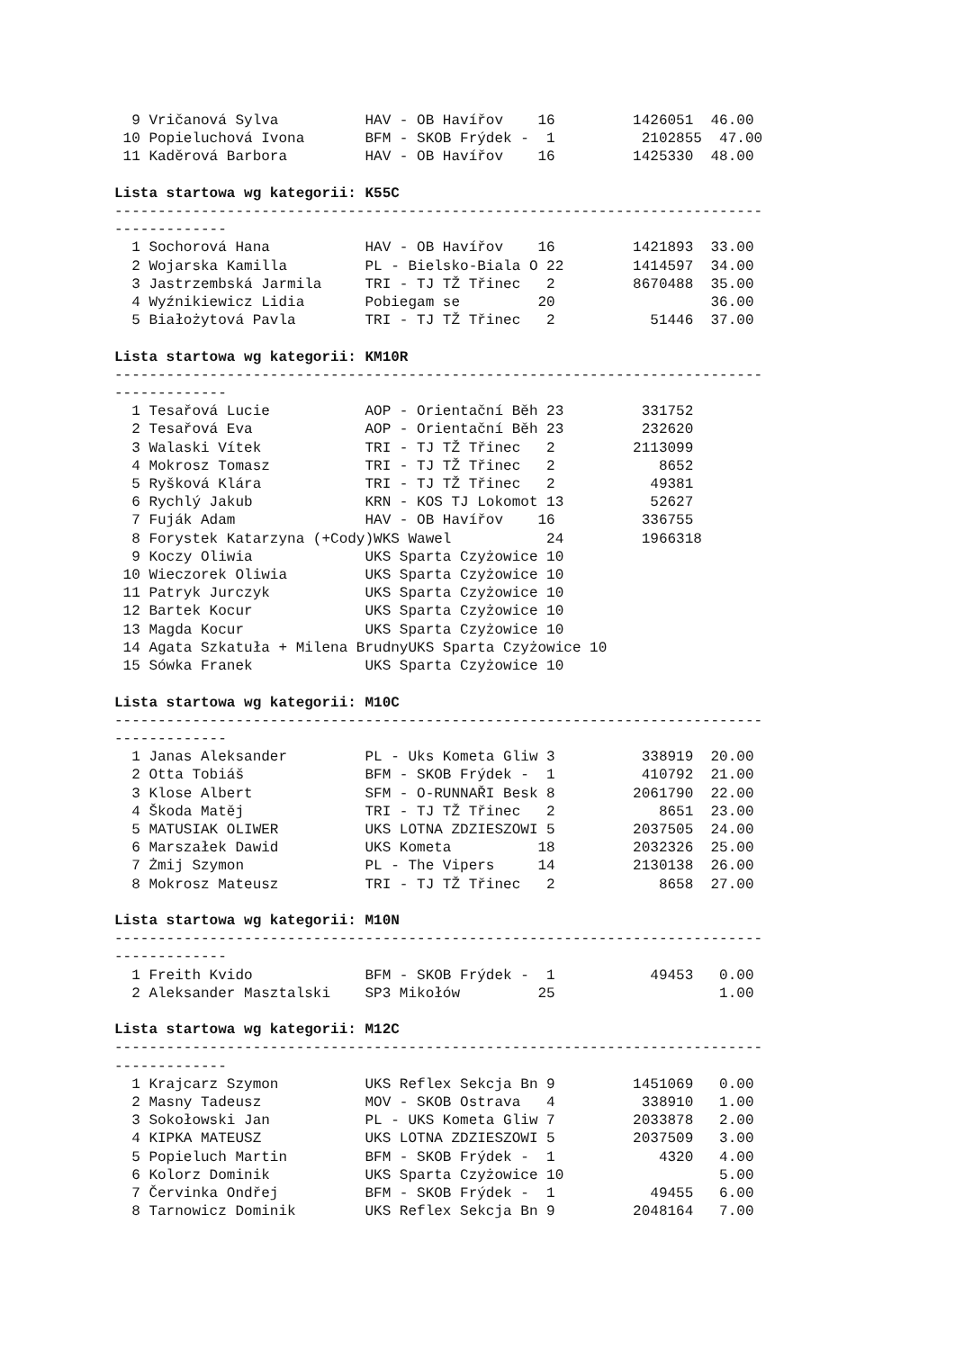9 Vričanová Sylva          HAV - OB Havířov    16         1426051  46.00
 10 Popieluchová Ivona       BFM - SKOB Frýdek -  1          2102855  47.00
 11 Kaděrová Barbora         HAV - OB Havířov    16         1425330  48.00

Lista startowa wg kategorii: K55C
---------------------------------------------------------------------------
-------------
  1 Sochorová Hana           HAV - OB Havířov    16         1421893  33.00
  2 Wojarska Kamilla         PL - Bielsko-Biala O 22        1414597  34.00
  3 Jastrzembská Jarmila     TRI - TJ TŽ Třinec   2         8670488  35.00
  4 Wyźnikiewicz Lidia       Pobiegam se         20                  36.00
  5 Białożytová Pavla        TRI - TJ TŽ Třinec   2           51446  37.00

Lista startowa wg kategorii: KM10R
---------------------------------------------------------------------------
-------------
  1 Tesařová Lucie           AOP - Orientační Běh 23         331752
  2 Tesařová Eva             AOP - Orientační Běh 23         232620
  3 Walaski Vítek            TRI - TJ TŽ Třinec   2         2113099
  4 Mokrosz Tomasz           TRI - TJ TŽ Třinec   2            8652
  5 Ryšková Klára            TRI - TJ TŽ Třinec   2           49381
  6 Rychlý Jakub             KRN - KOS TJ Lokomot 13          52627
  7 Fuják Adam               HAV - OB Havířov    16          336755
  8 Forystek Katarzyna (+Cody)WKS Wawel           24         1966318
  9 Koczy Oliwia             UKS Sparta Czyżowice 10
 10 Wieczorek Oliwia         UKS Sparta Czyżowice 10
 11 Patryk Jurczyk           UKS Sparta Czyżowice 10
 12 Bartek Kocur             UKS Sparta Czyżowice 10
 13 Magda Kocur              UKS Sparta Czyżowice 10
 14 Agata Szkatuła + Milena BrudnyUKS Sparta Czyżowice 10
 15 Sówka Franek             UKS Sparta Czyżowice 10

Lista startowa wg kategorii: M10C
---------------------------------------------------------------------------
-------------
  1 Janas Aleksander         PL - Uks Kometa Gliw 3          338919  20.00
  2 Otta Tobiáš              BFM - SKOB Frýdek -  1          410792  21.00
  3 Klose Albert             SFM - O-RUNNAŘI Besk 8         2061790  22.00
  4 Škoda Matěj              TRI - TJ TŽ Třinec   2            8651  23.00
  5 MATUSIAK OLIWER          UKS LOTNA ZDZIESZOWI 5         2037505  24.00
  6 Marszałek Dawid          UKS Kometa          18         2032326  25.00
  7 Żmij Szymon              PL - The Vipers     14         2130138  26.00
  8 Mokrosz Mateusz          TRI - TJ TŽ Třinec   2            8658  27.00

Lista startowa wg kategorii: M10N
---------------------------------------------------------------------------
-------------
  1 Freith Kvido             BFM - SKOB Frýdek -  1           49453   0.00
  2 Aleksander Masztalski    SP3 Mikołów         25                   1.00

Lista startowa wg kategorii: M12C
---------------------------------------------------------------------------
-------------
  1 Krajcarz Szymon          UKS Reflex Sekcja Bn 9         1451069   0.00
  2 Masny Tadeusz            MOV - SKOB Ostrava   4          338910   1.00
  3 Sokołowski Jan           PL - UKS Kometa Gliw 7         2033878   2.00
  4 KIPKA MATEUSZ            UKS LOTNA ZDZIESZOWI 5         2037509   3.00
  5 Popieluch Martin         BFM - SKOB Frýdek -  1            4320   4.00
  6 Kolorz Dominik           UKS Sparta Czyżowice 10                  5.00
  7 Červinka Ondřej          BFM - SKOB Frýdek -  1           49455   6.00
  8 Tarnowicz Dominik        UKS Reflex Sekcja Bn 9         2048164   7.00